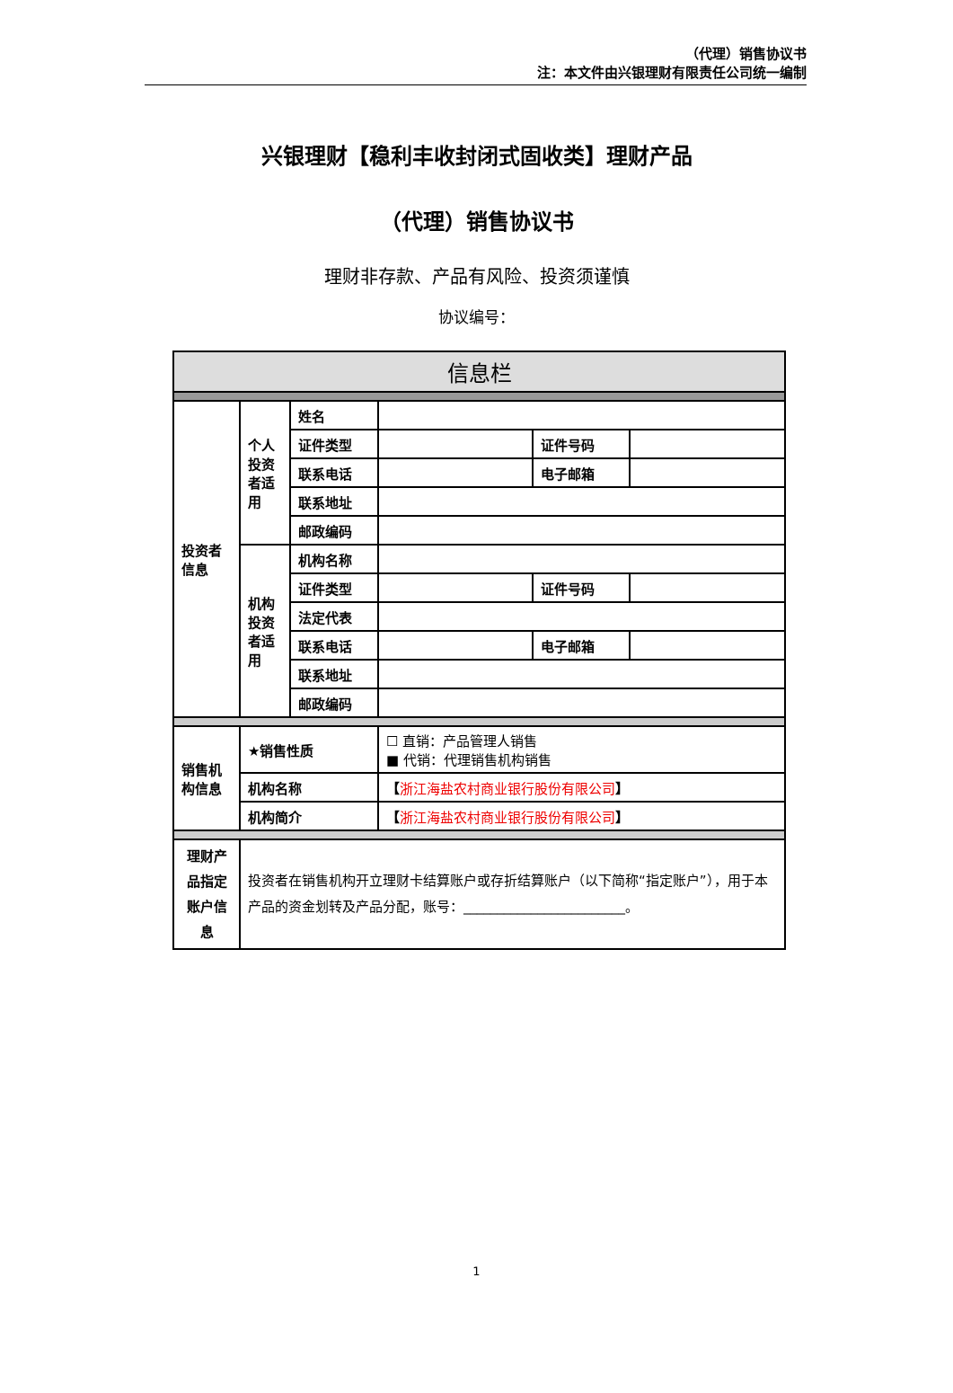（代理）销售协议书
注：本文件由兴银理财有限责任公司统一编制
兴银理财【稳利丰收封闭式固收类】理财产品
（代理）销售协议书
理财非存款、产品有风险、投资须谨慎
协议编号：
| 信息栏 | | | | | |
| 投资者 信息 | 个人 投资 者适 用 | 姓名 | | | |
| | | 证件类型 | | 证件号码 | |
| | | 联系电话 | | 电子邮箱 | |
| | | 联系地址 | | | |
| | | 邮政编码 | | | |
| | 机构 投资 者适 用 | 机构名称 | | | |
| | | 证件类型 | | 证件号码 | |
| | | 法定代表 | | | |
| | | 联系电话 | | 电子邮箱 | |
| | | 联系地址 | | | |
| | | 邮政编码 | | | |
| 销售机 构信息 | ★销售性质 | | ☐ 直销：产品管理人销售 ■ 代销：代理销售机构销售 | | |
| | 机构名称 | | 【 浙江海盐农村商业银行股份有限公司 】 | | |
| | 机构简介 | | 【 浙江海盐农村商业银行股份有限公司 】 | | |
| 理财产 品指定 账户信 息 | 投资者在销售机构开立理财卡结算账户或存折结算账户（以下简称“指定账户”），用于本产品的资金划转及产品分配，账号：________________________。 | | | | |
1